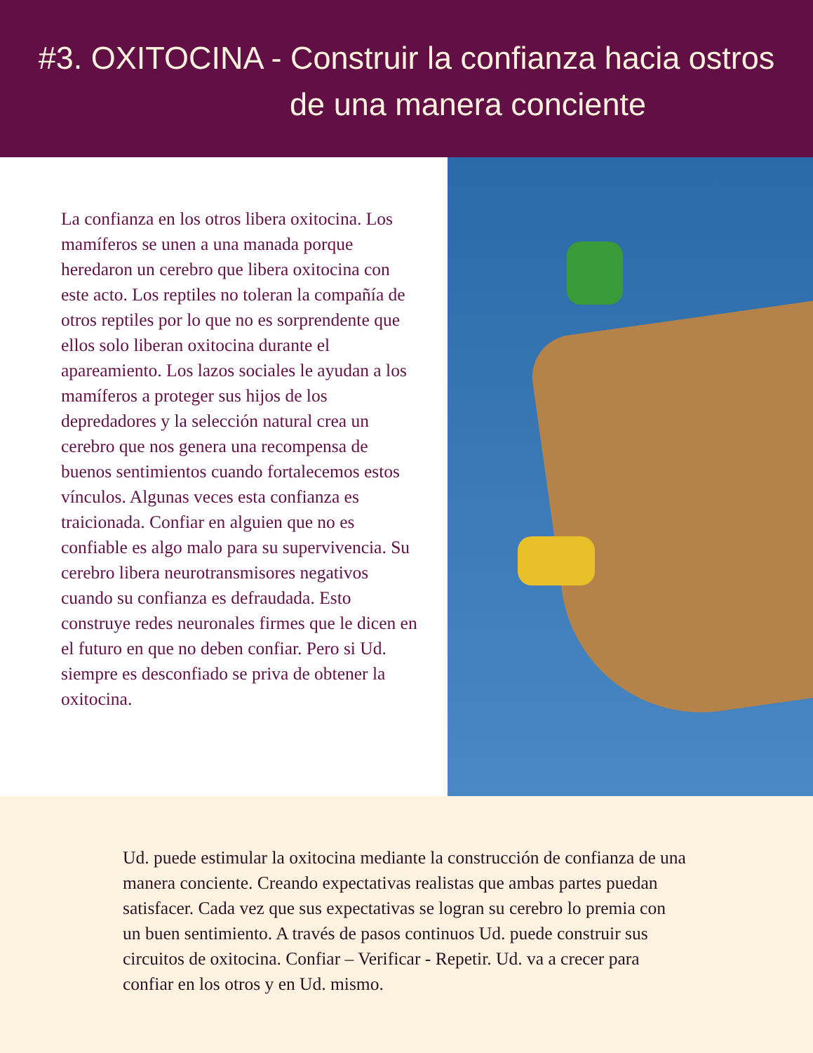#3. OXITOCINA - Construir la confianza hacia ostros
de una manera conciente
La confianza en los otros libera oxitocina. Los mamíferos se unen a una manada porque heredaron un cerebro que libera oxitocina con este acto. Los reptiles no toleran la compañía de otros reptiles por lo que no es sorprendente que ellos solo liberan oxitocina durante el apareamiento. Los lazos sociales le ayudan a los mamíferos a proteger sus hijos de los depredadores y la selección natural crea un cerebro que nos genera una recompensa de buenos sentimientos cuando fortalecemos estos vínculos. Algunas veces esta confianza es traicionada. Confiar en alguien que no es confiable es algo malo para su supervivencia. Su cerebro libera neurotransmisores negativos cuando su confianza es defraudada. Esto construye redes neuronales firmes que le dicen en el futuro en que no deben confiar. Pero si Ud. siempre es desconfiado se priva de obtener la oxitocina.
Ud. puede estimular la oxitocina mediante la construcción de confianza de una manera conciente. Creando expectativas realistas que ambas partes puedan satisfacer. Cada vez que sus expectativas se logran su cerebro lo premia con un buen sentimiento. A través de pasos continuos Ud. puede construir sus circuitos de oxitocina. Confiar – Verificar - Repetir. Ud. va a crecer para confiar en los otros y en Ud. mismo.